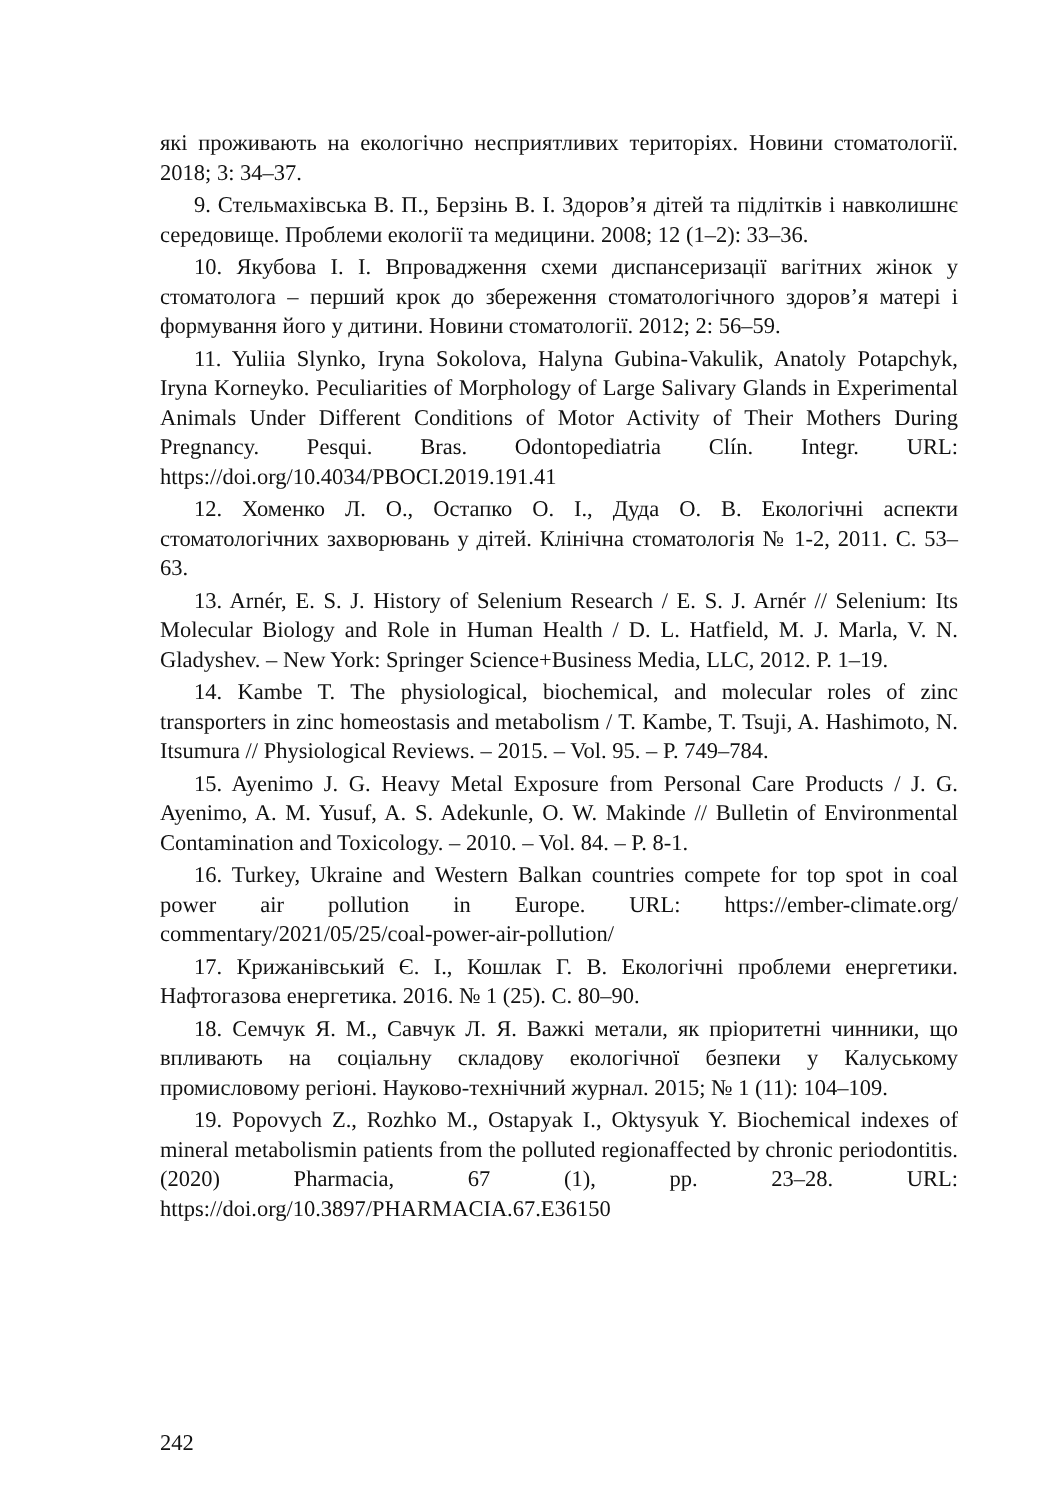які проживають на екологічно несприятливих територіях. Новини стоматології. 2018; 3: 34–37.
9. Стельмахівська В. П., Берзінь В. І. Здоров’я дітей та підлітків і навколишнє середовище. Проблеми екології та медицини. 2008; 12 (1–2): 33–36.
10. Якубова І. І. Впровадження схеми диспансеризації вагітних жінок у стоматолога – перший крок до збереження стоматологічного здоров’я матері і формування його у дитини. Новини стоматології. 2012; 2: 56–59.
11. Yuliia Slynko, Iryna Sokolova, Halyna Gubina-Vakulik, Anatoly Potapchyk, Iryna Korneyko. Peculiarities of Morphology of Large Salivary Glands in Experimental Animals Under Different Conditions of Motor Activity of Their Mothers During Pregnancy. Pesqui. Bras. Odontopediatria Clín. Integr. URL: https://doi.org/10.4034/PBOCI.2019.191.41
12. Хоменко Л. О., Остапко О. І., Дуда О. В. Екологічні аспекти стоматологічних захворювань у дітей. Клінічна стоматологія № 1-2, 2011. С. 53–63.
13. Arnér, E. S. J. History of Selenium Research / E. S. J. Arnér // Selenium: Its Molecular Biology and Role in Human Health / D. L. Hatfield, M. J. Marla, V. N. Gladyshev. – New York: Springer Science+Business Media, LLC, 2012. P. 1–19.
14. Kambe T. The physiological, biochemical, and molecular roles of zinc transporters in zinc homeostasis and metabolism / T. Kambe, T. Tsuji, A. Hashimoto, N. Itsumura // Physiological Reviews. – 2015. – Vol. 95. – P. 749–784.
15. Ayenimo J. G. Heavy Metal Exposure from Personal Care Products / J. G. Ayenimo, A. M. Yusuf, A. S. Adekunle, O. W. Makinde // Bulletin of Environmental Contamination and Toxicology. – 2010. – Vol. 84. – P. 8-1.
16. Turkey, Ukraine and Western Balkan countries compete for top spot in coal power air pollution in Europe. URL: https://ember-climate.org/ commentary/2021/05/25/coal-power-air-pollution/
17. Крижанівський Є. І., Кошлак Г. В. Екологічні проблеми енергетики. Нафтогазова енергетика. 2016. № 1 (25). С. 80–90.
18. Семчук Я. М., Савчук Л. Я. Важкі метали, як пріоритетні чинники, що впливають на соціальну складову екологічної безпеки у Калуському промисловому регіоні. Науково-технічний журнал. 2015; № 1 (11): 104–109.
19. Popovych Z., Rozhko M., Ostapyak I., Oktysyuk Y. Biochemical indexes of mineral metabolismin patients from the polluted regionaffected by chronic periodontitis. (2020) Pharmacia, 67 (1), pp. 23–28. URL: https://doi.org/10.3897/PHARMACIA.67.E36150
242